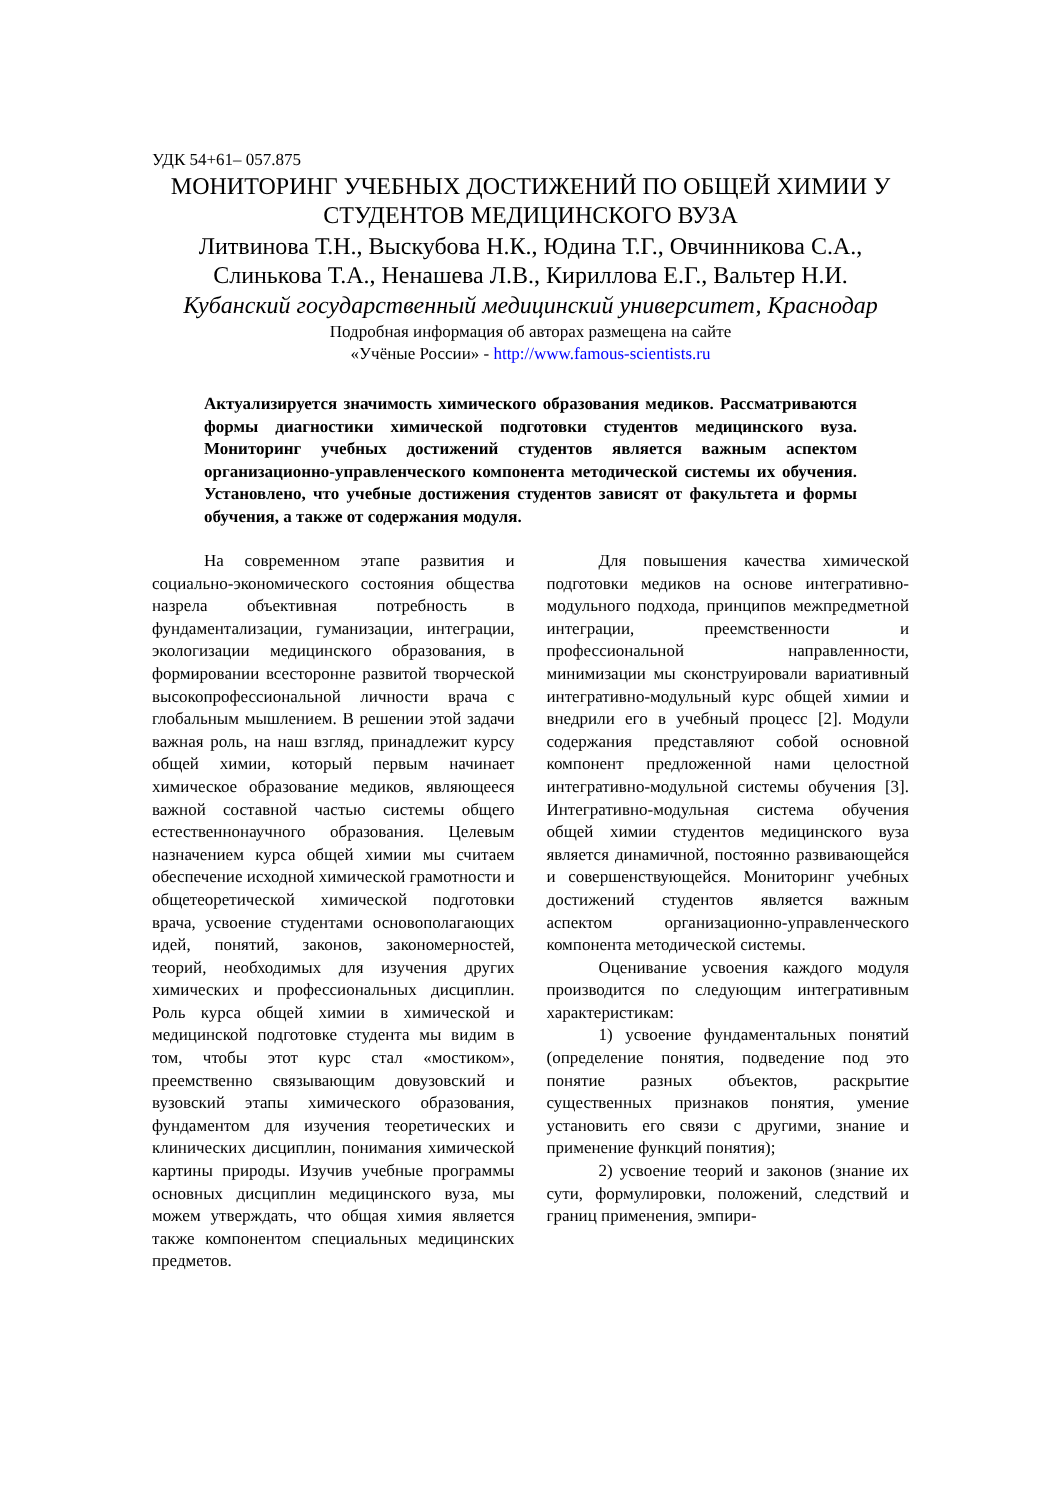УДК 54+61– 057.875
МОНИТОРИНГ УЧЕБНЫХ ДОСТИЖЕНИЙ ПО ОБЩЕЙ ХИМИИ У СТУДЕНТОВ МЕДИЦИНСКОГО ВУЗА
Литвинова Т.Н., Выскубова Н.К., Юдина Т.Г., Овчинникова С.А.,
Слинькова Т.А., Ненашева Л.В., Кириллова Е.Г., Вальтер Н.И.
Кубанский государственный медицинский университет, Краснодар
Подробная информация об авторах размещена на сайте
«Учёные России» - http://www.famous-scientists.ru
Актуализируется значимость химического образования медиков. Рассматриваются формы диагностики химической подготовки студентов медицинского вуза. Мониторинг учебных достижений студентов является важным аспектом организационно-управленческого компонента методической системы их обучения. Установлено, что учебные достижения студентов зависят от факультета и формы обучения, а также от содержания модуля.
На современном этапе развития и социально-экономического состояния общества назрела объективная потребность в фундаментализации, гуманизации, интеграции, экологизации медицинского образования, в формировании всесторонне развитой творческой высокопрофессиональной личности врача с глобальным мышлением. В решении этой задачи важная роль, на наш взгляд, принадлежит курсу общей химии, который первым начинает химическое образование медиков, являющееся важной составной частью системы общего естественнонаучного образования. Целевым назначением курса общей химии мы считаем обеспечение исходной химической грамотности и общетеоретической химической подготовки врача, усвоение студентами основополагающих идей, понятий, законов, закономерностей, теорий, необходимых для изучения других химических и профессиональных дисциплин. Роль курса общей химии в химической и медицинской подготовке студента мы видим в том, чтобы этот курс стал «мостиком», преемственно связывающим довузовский и вузовский этапы химического образования, фундаментом для изучения теоретических и клинических дисциплин, понимания химической картины природы. Изучив учебные программы основных дисциплин медицинского вуза, мы можем утверждать, что общая химия является также компонентом специальных медицинских предметов.
Для повышения качества химической подготовки медиков на основе интегративно-модульного подхода, принципов межпредметной интеграции, преемственности и профессиональной направленности, минимизации мы сконструировали вариативный интегративно-модульный курс общей химии и внедрили его в учебный процесс [2]. Модули содержания представляют собой основной компонент предложенной нами целостной интегративно-модульной системы обучения [3]. Интегративно-модульная система обучения общей химии студентов медицинского вуза является динамичной, постоянно развивающейся и совершенствующейся. Мониторинг учебных достижений студентов является важным аспектом организационно-управленческого компонента методической системы.
Оценивание усвоения каждого модуля производится по следующим интегративным характеристикам:
1) усвоение фундаментальных понятий (определение понятия, подведение под это понятие разных объектов, раскрытие существенных признаков понятия, умение установить его связи с другими, знание и применение функций понятия);
2) усвоение теорий и законов (знание их сути, формулировки, положений, следствий и границ применения, эмпири-